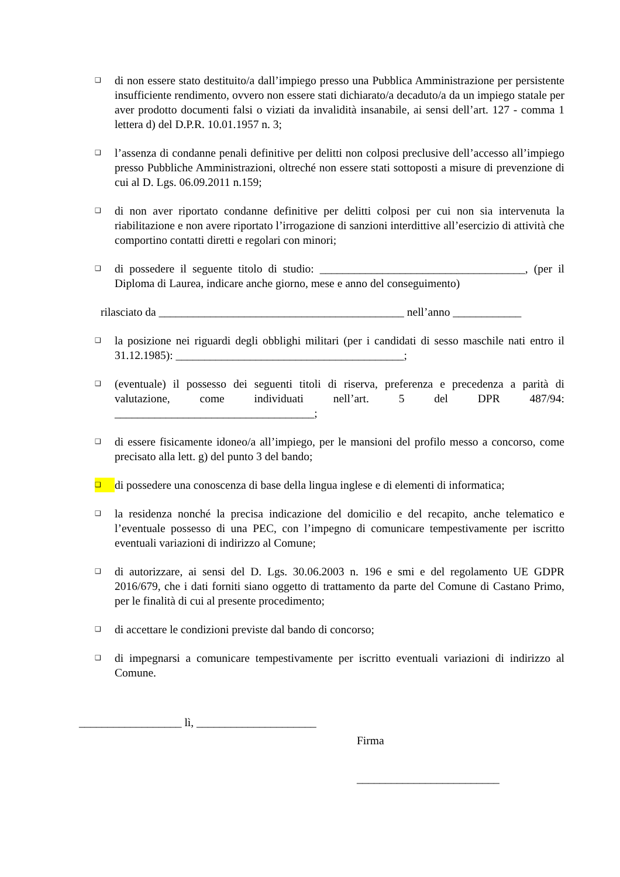❑
di non essere stato destituito/a dall’impiego presso una Pubblica Amministrazione per persistente insufficiente rendimento, ovvero non essere stati dichiarato/a decaduto/a da un impiego statale per aver prodotto documenti falsi o viziati da invalidità insanabile, ai sensi dell’art. 127 - comma 1 lettera d) del D.P.R. 10.01.1957 n. 3;
❑
l’assenza di condanne penali definitive per delitti non colposi preclusive dell’accesso all’impiego presso Pubbliche Amministrazioni, oltreché non essere stati sottoposti a misure di prevenzione di cui al D. Lgs. 06.09.2011 n.159;
❑
di non aver riportato condanne definitive per delitti colposi per cui non sia intervenuta la riabilitazione e non avere riportato l’irrogazione di sanzioni interdittive all’esercizio di attività che comportino contatti diretti e regolari con minori;
❑
di possedere il seguente titolo di studio: ____________________________________, (per il Diploma di Laurea, indicare anche giorno, mese e anno del conseguimento)
rilasciato da ___________________________________________ nell’anno ____________
❑
la posizione nei riguardi degli obblighi militari (per i candidati di sesso maschile nati entro il 31.12.1985): ________________________________________;
❑
(eventuale) il possesso dei seguenti titoli di riserva, preferenza e precedenza a parità di valutazione, come individuati nell’art. 5 del DPR 487/94: ___________________________________;
❑
di essere fisicamente idoneo/a all’impiego, per le mansioni del profilo messo a concorso, come precisato alla lett. g) del punto 3 del bando;
❑
di possedere una conoscenza di base della lingua inglese e di elementi di informatica;
❑
la residenza nonché la precisa indicazione del domicilio e del recapito, anche telematico e l’eventuale possesso di una PEC, con l’impegno di comunicare tempestivamente per iscritto eventuali variazioni di indirizzo al Comune;
❑
di autorizzare, ai sensi del D. Lgs. 30.06.2003 n. 196 e smi e del regolamento UE GDPR 2016/679, che i dati forniti siano oggetto di trattamento da parte del Comune di Castano Primo, per le finalità di cui al presente procedimento;
❑
di accettare le condizioni previste dal bando di concorso;
❑
di impegnarsi a comunicare tempestivamente per iscritto eventuali variazioni di indirizzo al Comune.
__________________ lì, _____________________
Firma
_________________________